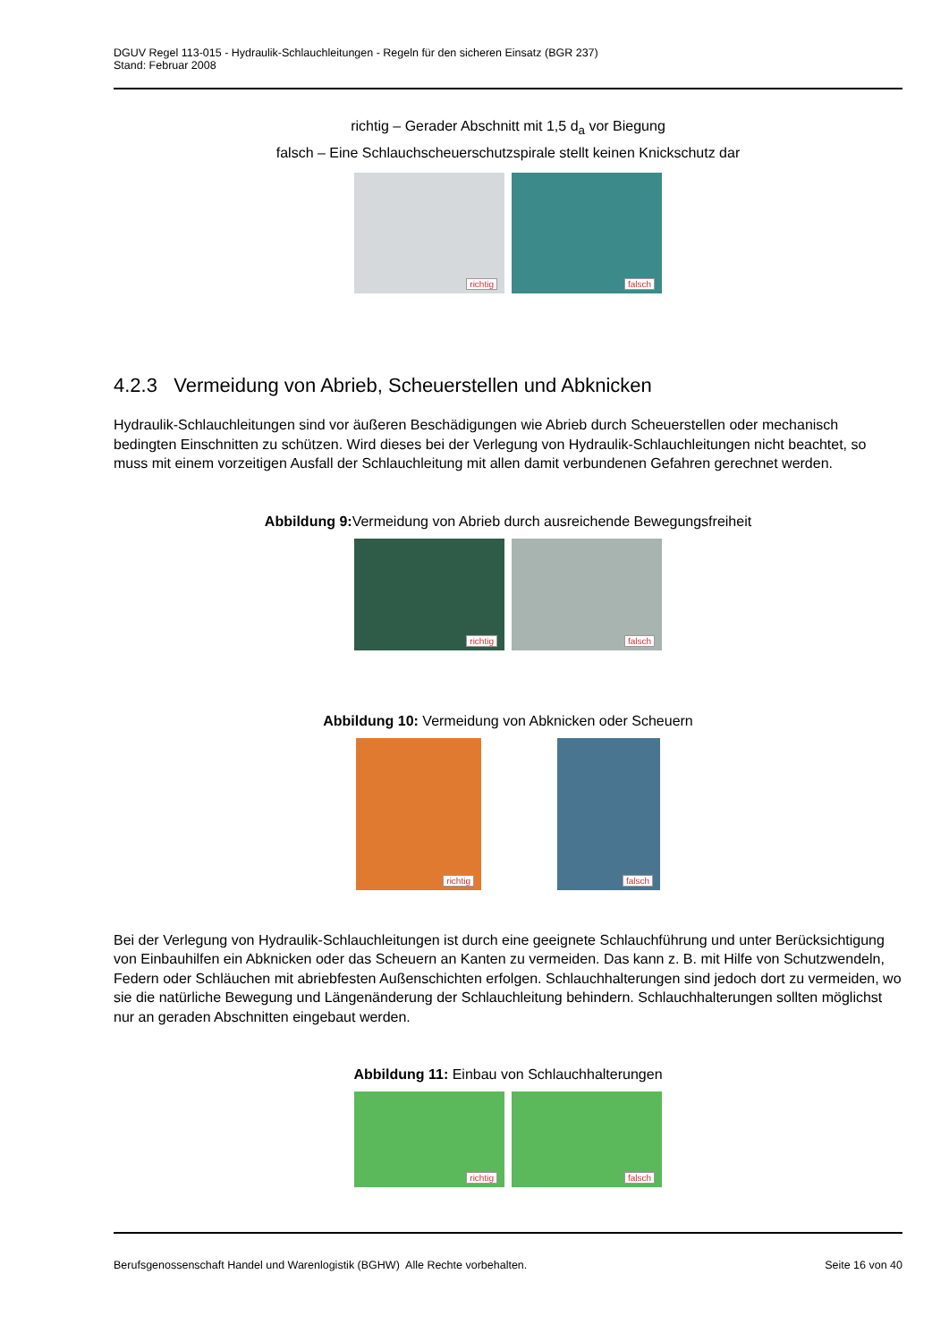DGUV Regel 113-015 - Hydraulik-Schlauchleitungen - Regeln für den sicheren Einsatz (BGR 237)
Stand: Februar 2008
richtig – Gerader Abschnitt mit 1,5 d<sub>a</sub> vor Biegung
falsch – Eine Schlauchscheuerschutzspirale stellt keinen Knickschutz dar
richtig
falsch
4.2.3 Vermeidung von Abrieb, Scheuerstellen und Abknicken
Hydraulik-Schlauchleitungen sind vor äußeren Beschädigungen wie Abrieb durch Scheuerstellen oder mechanisch bedingten Einschnitten zu schützen. Wird dieses bei der Verlegung von Hydraulik-Schlauchleitungen nicht beachtet, so muss mit einem vorzeitigen Ausfall der Schlauchleitung mit allen damit verbundenen Gefahren gerechnet werden.
Abbildung 9: Vermeidung von Abrieb durch ausreichende Bewegungsfreiheit
richtig
falsch
Abbildung 10: Vermeidung von Abknicken oder Scheuern
richtig
falsch
Bei der Verlegung von Hydraulik-Schlauchleitungen ist durch eine geeignete Schlauchführung und unter Berücksichtigung von Einbauhilfen ein Abknicken oder das Scheuern an Kanten zu vermeiden. Das kann z. B. mit Hilfe von Schutzwendeln, Federn oder Schläuchen mit abriebfesten Außenschichten erfolgen. Schlauchhalterungen sind jedoch dort zu vermeiden, wo sie die natürliche Bewegung und Längenänderung der Schlauchleitung behindern. Schlauchhalterungen sollten möglichst nur an geraden Abschnitten eingebaut werden.
Abbildung 11: Einbau von Schlauchhalterungen
richtig
falsch
Berufsgenossenschaft Handel und Warenlogistik (BGHW) Alle Rechte vorbehalten. Seite 16 von 40